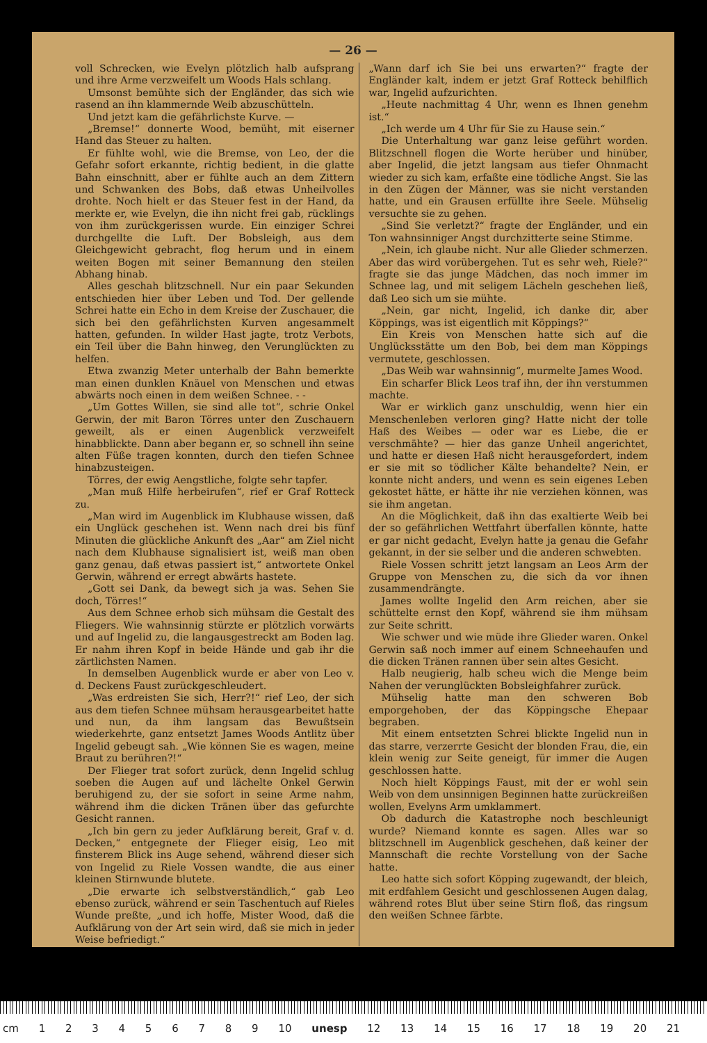— 26 —
voll Schrecken, wie Evelyn plötzlich halb aufsprang und ihre Arme verzweifelt um Woods Hals schlang.
Umsonst bemühte sich der Engländer, das sich wie rasend an ihn klammernde Weib abzuschütteln.
Und jetzt kam die gefährlichste Kurve. —
„Bremse!“ donnerte Wood, bemüht, mit eiserner Hand das Steuer zu halten.
Er fühlte wohl, wie die Bremse, von Leo, der die Gefahr sofort erkannte, richtig bedient, in die glatte Bahn einschnitt, aber er fühlte auch an dem Zittern und Schwanken des Bobs, daß etwas Unheilvolles drohte. Noch hielt er das Steuer fest in der Hand, da merkte er, wie Evelyn, die ihn nicht frei gab, rücklings von ihm zurückgerissen wurde. Ein einziger Schrei durchgellte die Luft. Der Bobsleigh, aus dem Gleichgewicht gebracht, flog herum und in einem weiten Bogen mit seiner Bemannung den steilen Abhang hinab.
Alles geschah blitzschnell. Nur ein paar Sekunden entschieden hier über Leben und Tod. Der gellende Schrei hatte ein Echo in dem Kreise der Zuschauer, die sich bei den gefährlichsten Kurven angesammelt hatten, gefunden. In wilder Hast jagte, trotz Verbots, ein Teil über die Bahn hinweg, den Verunglückten zu helfen.
Etwa zwanzig Meter unterhalb der Bahn bemerkte man einen dunklen Knäuel von Menschen und etwas abwärts noch einen in dem weißen Schnee. - -
„Um Gottes Willen, sie sind alle tot“, schrie Onkel Gerwin, der mit Baron Törres unter den Zuschauern geweilt, als er einen Augenblick verzweifelt hinabblickte. Dann aber begann er, so schnell ihn seine alten Füße tragen konnten, durch den tiefen Schnee hinabzusteigen.
Törres, der ewig Aengstliche, folgte sehr tapfer.
„Man muß Hilfe herbeirufen“, rief er Graf Rotteck zu.
„Man wird im Augenblick im Klubhause wissen, daß ein Unglück geschehen ist. Wenn nach drei bis fünf Minuten die glückliche Ankunft des „Aar“ am Ziel nicht nach dem Klubhause signalisiert ist, weiß man oben ganz genau, daß etwas passiert ist,“ antwortete Onkel Gerwin, während er erregt abwärts hastete.
„Gott sei Dank, da bewegt sich ja was. Sehen Sie doch, Törres!“
Aus dem Schnee erhob sich mühsam die Gestalt des Fliegers. Wie wahnsinnig stürzte er plötzlich vorwärts und auf Ingelid zu, die langausgestreckt am Boden lag. Er nahm ihren Kopf in beide Hände und gab ihr die zärtlichsten Namen.
In demselben Augenblick wurde er aber von Leo v. d. Deckens Faust zurückgeschleudert.
„Was erdreisten Sie sich, Herr?!“ rief Leo, der sich aus dem tiefen Schnee mühsam herausgearbeitet hatte und nun, da ihm langsam das Bewußtsein wiederkehrte, ganz entsetzt James Woods Antlitz über Ingelid gebeugt sah. „Wie können Sie es wagen, meine Braut zu berühren?!“
Der Flieger trat sofort zurück, denn Ingelid schlug soeben die Augen auf und lächelte Onkel Gerwin beruhigend zu, der sie sofort in seine Arme nahm, während ihm die dicken Tränen über das gefurchte Gesicht rannen.
„Ich bin gern zu jeder Aufklärung bereit, Graf v. d. Decken,“ entgegnete der Flieger eisig, Leo mit finsterem Blick ins Auge sehend, während dieser sich von Ingelid zu Riele Vossen wandte, die aus einer kleinen Stirnwunde blutete.
„Die erwarte ich selbstverständlich,“ gab Leo ebenso zurück, während er sein Taschentuch auf Rieles Wunde preßte, „und ich hoffe, Mister Wood, daß die Aufklärung von der Art sein wird, daß sie mich in jeder Weise befriedigt.“
„Wann darf ich Sie bei uns erwarten?“ fragte der Engländer kalt, indem er jetzt Graf Rotteck behilflich war, Ingelid aufzurichten.
„Heute nachmittag 4 Uhr, wenn es Ihnen genehm ist.“
„Ich werde um 4 Uhr für Sie zu Hause sein.“
Die Unterhaltung war ganz leise geführt worden. Blitzschnell flogen die Worte herüber und hinüber, aber Ingelid, die jetzt langsam aus tiefer Ohnmacht wieder zu sich kam, erfaßte eine tödliche Angst. Sie las in den Zügen der Männer, was sie nicht verstanden hatte, und ein Grausen erfüllte ihre Seele. Mühselig versuchte sie zu gehen.
„Sind Sie verletzt?“ fragte der Engländer, und ein Ton wahnsinniger Angst durchzitterte seine Stimme.
„Nein, ich glaube nicht. Nur alle Glieder schmerzen. Aber das wird vorübergehen. Tut es sehr weh, Riele?“ fragte sie das junge Mädchen, das noch immer im Schnee lag, und mit seligem Lächeln geschehen ließ, daß Leo sich um sie mühte.
„Nein, gar nicht, Ingelid, ich danke dir, aber Köppings, was ist eigentlich mit Köppings?“
Ein Kreis von Menschen hatte sich auf die Unglücksstätte um den Bob, bei dem man Köppings vermutete, geschlossen.
„Das Weib war wahnsinnig“, murmelte James Wood.
Ein scharfer Blick Leos traf ihn, der ihn verstummen machte.
War er wirklich ganz unschuldig, wenn hier ein Menschenleben verloren ging? Hatte nicht der tolle Haß des Weibes — oder war es Liebe, die er verschmähte? — hier das ganze Unheil angerichtet, und hatte er diesen Haß nicht herausgefordert, indem er sie mit so tödlicher Kälte behandelte? Nein, er konnte nicht anders, und wenn es sein eigenes Leben gekostet hätte, er hätte ihr nie verziehen können, was sie ihm angetan.
An die Möglichkeit, daß ihn das exaltierte Weib bei der so gefährlichen Wettfahrt überfallen könnte, hatte er gar nicht gedacht, Evelyn hatte ja genau die Gefahr gekannt, in der sie selber und die anderen schwebten.
Riele Vossen schritt jetzt langsam an Leos Arm der Gruppe von Menschen zu, die sich da vor ihnen zusammendrängte.
James wollte Ingelid den Arm reichen, aber sie schüttelte ernst den Kopf, während sie ihm mühsam zur Seite schritt.
Wie schwer und wie müde ihre Glieder waren. Onkel Gerwin saß noch immer auf einem Schneehaufen und die dicken Tränen rannen über sein altes Gesicht.
Halb neugierig, halb scheu wich die Menge beim Nahen der verunglückten Bobsleighfahrer zurück.
Mühselig hatte man den schweren Bob emporgehoben, der das Köppingsche Ehepaar begraben.
Mit einem entsetzten Schrei blickte Ingelid nun in das starre, verzerrte Gesicht der blonden Frau, die, ein klein wenig zur Seite geneigt, für immer die Augen geschlossen hatte.
Noch hielt Köppings Faust, mit der er wohl sein Weib von dem unsinnigen Beginnen hatte zurückreißen wollen, Evelyns Arm umklammert.
Ob dadurch die Katastrophe noch beschleunigt wurde? Niemand konnte es sagen. Alles war so blitzschnell im Augenblick geschehen, daß keiner der Mannschaft die rechte Vorstellung von der Sache hatte.
Leo hatte sich sofort Köpping zugewandt, der bleich, mit erdfahlem Gesicht und geschlossenen Augen dalag, während rotes Blut über seine Stirn floß, das ringsum den weißen Schnee färbte.
cm 1 2 3 4 5 6 7 8 9 10 unesp 12 13 14 15 16 17 18 19 20 21